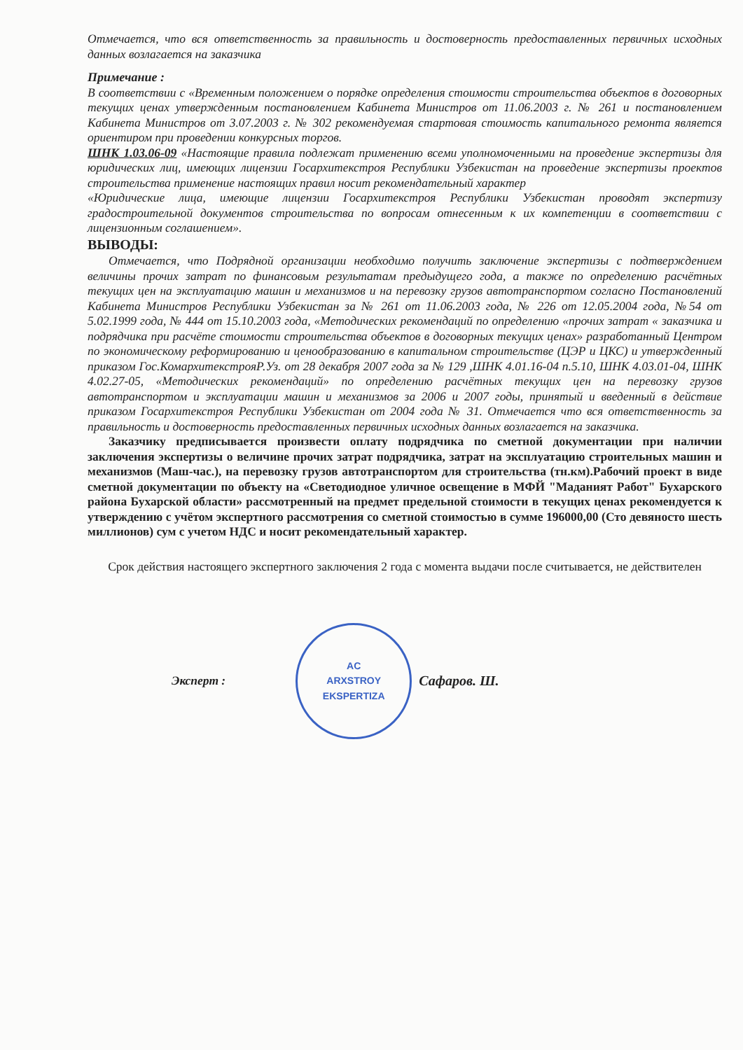Отмечается, что вся ответственность за правильность и достоверность предоставленных первичных исходных данных возлагается на заказчика
Примечание :
В соответствии с «Временным положением о порядке определения стоимости строительства объектов в договорных текущих ценах утвержденным постановлением Кабинета Министров от 11.06.2003 г. № 261 и постановлением Кабинета Министров от 3.07.2003 г. № 302 рекомендуемая стартовая стоимость капитального ремонта является ориентиром при проведении конкурсных торгов.
ШНК 1.03.06-09 «Настоящие правила подлежат применению всеми уполномоченными на проведение экспертизы для юридических лиц, имеющих лицензии Госархитекстроя Республики Узбекистан на проведение экспертизы проектов строительства применение настоящих правил носит рекомендательный характер
«Юридические лица, имеющие лицензии Госархитекстроя Республики Узбекистан проводят экспертизу градостроительной документов строительства по вопросам отнесенным к их компетенции в соответствии с лицензионным соглашением».
ВЫВОДЫ:
Отмечается, что Подрядной организации необходимо получить заключение экспертизы с подтверждением величины прочих затрат по финансовым результатам предыдущего года, а также по определению расчётных текущих цен на эксплуатацию машин и механизмов и на перевозку грузов автотранспортом согласно Постановлений Кабинета Министров Республики Узбекистан за № 261 от 11.06.2003 года, № 226 от 12.05.2004 года, №54 от 5.02.1999 года, № 444 от 15.10.2003 года, «Методических рекомендаций по определению «прочих затрат « заказчика и подрядчика при расчёте стоимости строительства объектов в договорных текущих ценах» разработанный Центром по экономическому реформированию и ценообразованию в капитальном строительстве (ЦЭР и ЦКС) и утвержденный приказом Гос.КомархитекстрояР.Уз. от 28 декабря 2007 года за № 129 ,ШНК 4.01.16-04 п.5.10, ШНК 4.03.01-04, ШНК 4.02.27-05, «Методических рекомендаций» по определению расчётных текущих цен на перевозку грузов автотранспортом и эксплуатации машин и механизмов за 2006 и 2007 годы, принятый и введенный в действие приказом Госархитекстроя Республики Узбекистан от 2004 года № 31. Отмечается что вся ответственность за правильность и достоверность предоставленных первичных исходных данных возлагается на заказчика.
Заказчику предписывается произвести оплату подрядчика по сметной документации при наличии заключения экспертизы о величине прочих затрат подрядчика, затрат на эксплуатацию строительных машин и механизмов (Маш-час.), на перевозку грузов автотранспортом для строительства (тн.км).Рабочий проект в виде сметной документации по объекту на «Светодиодное уличное освещение в МФЙ "Маданият Работ" Бухарского района Бухарской области» рассмотренный на предмет предельной стоимости в текущих ценах рекомендуется к утверждению с учётом экспертного рассмотрения со сметной стоимостью в сумме 196000,00 (Сто девяносто шесть миллионов) сум с учетом НДС и носит рекомендательный характер.
Срок действия настоящего экспертного заключения 2 года с момента выдачи после считывается, не действителен
Эксперт :
AC
ARXSTROY
EKSPERTIZA
Сафаров. Ш.